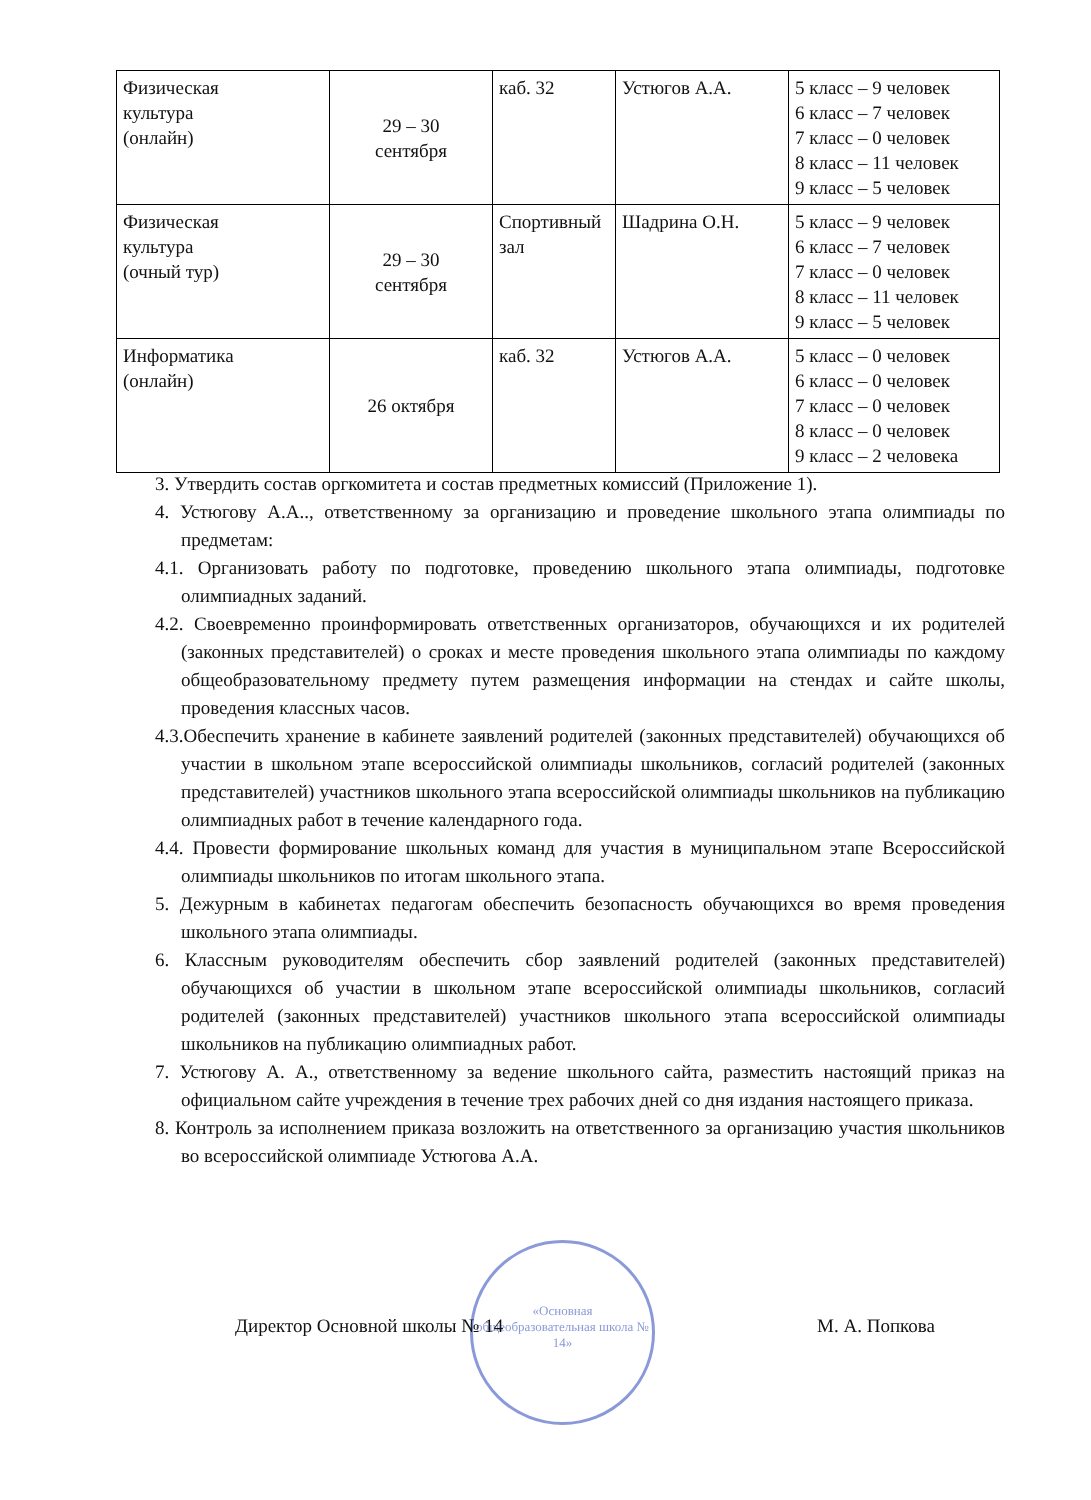| Физическая культура (онлайн) | 29 – 30 сентября | каб. 32 | Устюгов А.А. | 5 класс – 9 человек 6 класс – 7 человек 7 класс – 0 человек 8 класс – 11 человек 9 класс – 5 человек |
| Физическая культура (очный тур) | 29 – 30 сентября | Спортивный зал | Шадрина О.Н. | 5 класс – 9 человек 6 класс – 7 человек 7 класс – 0 человек 8 класс – 11 человек 9 класс – 5 человек |
| Информатика (онлайн) | 26 октября | каб. 32 | Устюгов А.А. | 5 класс – 0 человек 6 класс – 0 человек 7 класс – 0 человек 8 класс – 0 человек 9 класс – 2 человека |
3. Утвердить состав оргкомитета и состав предметных комиссий (Приложение 1).
4. Устюгову А.А.., ответственному за организацию и проведение школьного этапа олимпиады по предметам:
4.1. Организовать работу по подготовке, проведению школьного этапа олимпиады, подготовке олимпиадных заданий.
4.2. Своевременно проинформировать ответственных организаторов, обучающихся и их родителей (законных представителей) о сроках и месте проведения школьного этапа олимпиады по каждому общеобразовательному предмету путем размещения информации на стендах и сайте школы, проведения классных часов.
4.3.Обеспечить хранение в кабинете заявлений родителей (законных представителей) обучающихся об участии в школьном этапе всероссийской олимпиады школьников, согласий родителей (законных представителей) участников школьного этапа всероссийской олимпиады школьников на публикацию олимпиадных работ в течение календарного года.
4.4. Провести формирование школьных команд для участия в муниципальном этапе Всероссийской олимпиады школьников по итогам школьного этапа.
5. Дежурным в кабинетах педагогам обеспечить безопасность обучающихся во время проведения школьного этапа олимпиады.
6. Классным руководителям обеспечить сбор заявлений родителей (законных представителей) обучающихся об участии в школьном этапе всероссийской олимпиады школьников, согласий родителей (законных представителей) участников школьного этапа всероссийской олимпиады школьников на публикацию олимпиадных работ.
7. Устюгову А. А., ответственному за ведение школьного сайта, разместить настоящий приказ на официальном сайте учреждения в течение трех рабочих дней со дня издания настоящего приказа.
8. Контроль за исполнением приказа возложить на ответственного за организацию участия школьников во всероссийской олимпиаде Устюгова А.А.
«Основная общеобразовательная школа № 14»
Директор Основной школы № 14 М. А. Попкова